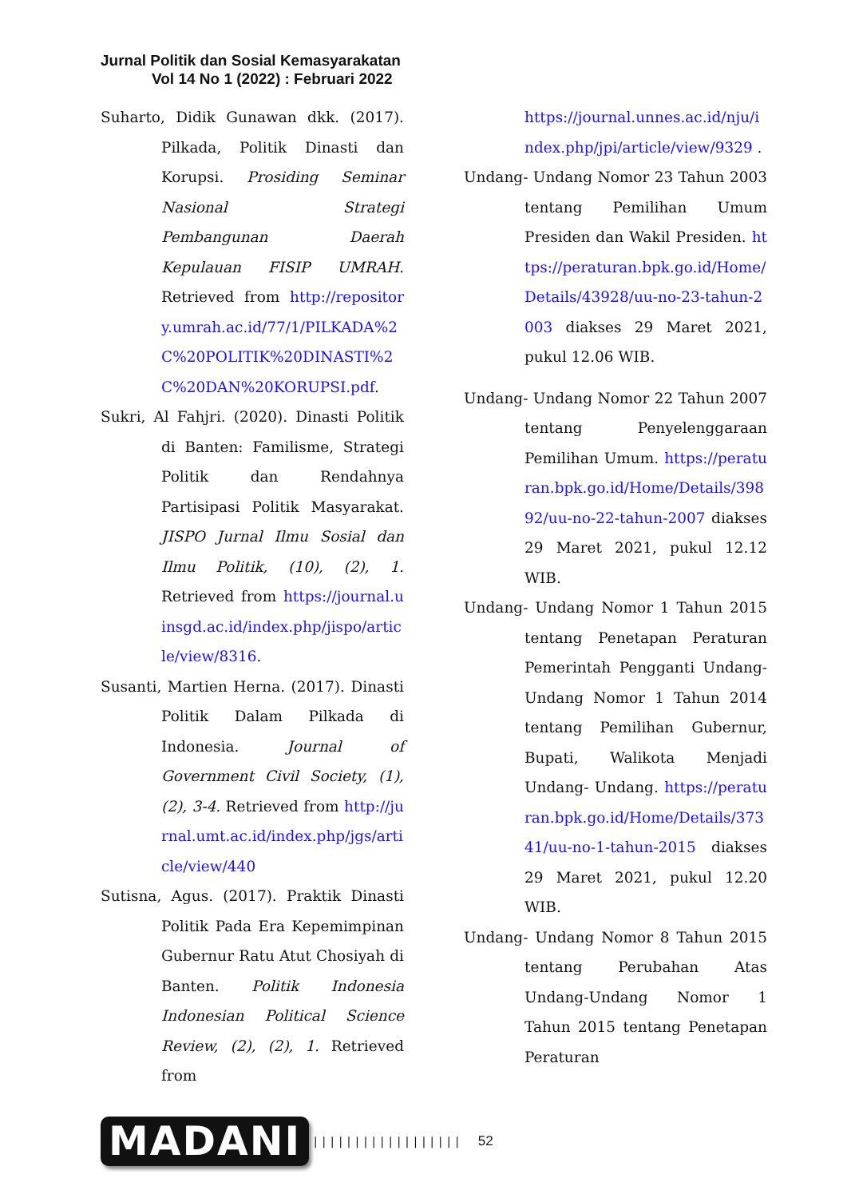Jurnal Politik dan Sosial Kemasyarakatan
Vol 14 No 1 (2022) : Februari 2022
Suharto, Didik Gunawan dkk. (2017). Pilkada, Politik Dinasti dan Korupsi. Prosiding Seminar Nasional Strategi Pembangunan Daerah Kepulauan FISIP UMRAH. Retrieved from http://repository.umrah.ac.id/77/1/PILKADA%2C%20POLITIK%20DINASTI%2C%20DAN%20KORUPSI.pdf.
Sukri, Al Fahjri. (2020). Dinasti Politik di Banten: Familisme, Strategi Politik dan Rendahnya Partisipasi Politik Masyarakat. JISPO Jurnal Ilmu Sosial dan Ilmu Politik, (10), (2), 1. Retrieved from https://journal.uinsgd.ac.id/index.php/jispo/article/view/8316.
Susanti, Martien Herna. (2017). Dinasti Politik Dalam Pilkada di Indonesia. Journal of Government Civil Society, (1), (2), 3-4. Retrieved from http://jurnal.umt.ac.id/index.php/jgs/article/view/440
Sutisna, Agus. (2017). Praktik Dinasti Politik Pada Era Kepemimpinan Gubernur Ratu Atut Chosiyah di Banten. Politik Indonesia Indonesian Political Science Review, (2), (2), 1. Retrieved from
https://journal.unnes.ac.id/nju/index.php/jpi/article/view/9329 .
Undang- Undang Nomor 23 Tahun 2003 tentang Pemilihan Umum Presiden dan Wakil Presiden. https://peraturan.bpk.go.id/Home/Details/43928/uu-no-23-tahun-2003 diakses 29 Maret 2021, pukul 12.06 WIB.
Undang- Undang Nomor 22 Tahun 2007 tentang Penyelenggaraan Pemilihan Umum. https://peraturan.bpk.go.id/Home/Details/39892/uu-no-22-tahun-2007 diakses 29 Maret 2021, pukul 12.12 WIB.
Undang- Undang Nomor 1 Tahun 2015 tentang Penetapan Peraturan Pemerintah Pengganti Undang-Undang Nomor 1 Tahun 2014 tentang Pemilihan Gubernur, Bupati, Walikota Menjadi Undang- Undang. https://peraturan.bpk.go.id/Home/Details/37341/uu-no-1-tahun-2015 diakses 29 Maret 2021, pukul 12.20 WIB.
Undang- Undang Nomor 8 Tahun 2015 tentang Perubahan Atas Undang-Undang Nomor 1 Tahun 2015 tentang Penetapan Peraturan
MADANI |||||||||||||||||| 52